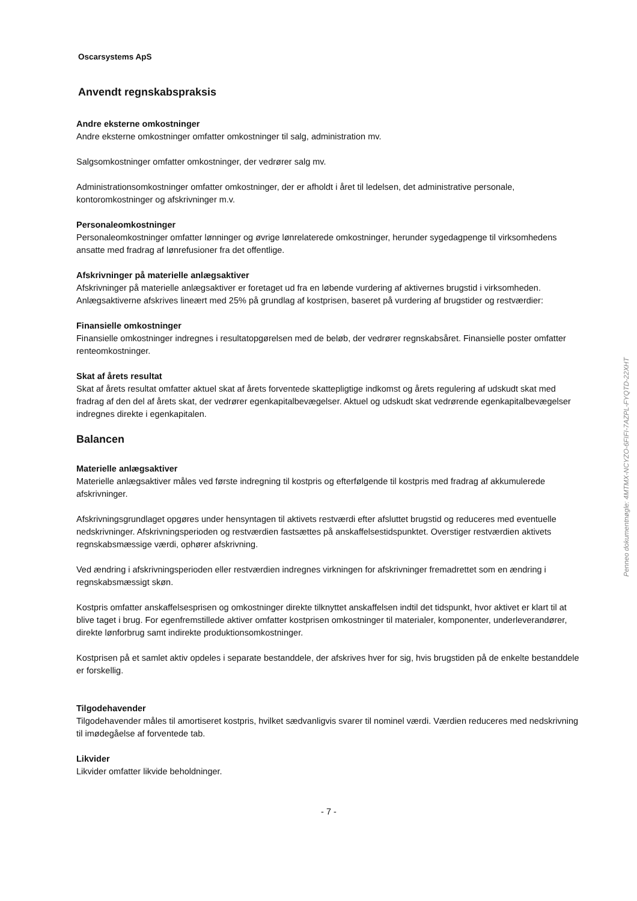Oscarsystems ApS
Anvendt regnskabspraksis
Andre eksterne omkostninger
Andre eksterne omkostninger omfatter omkostninger til salg, administration mv.
Salgsomkostninger omfatter omkostninger, der vedrører salg mv.
Administrationsomkostninger omfatter omkostninger, der er afholdt i året til ledelsen, det administrative personale, kontoromkostninger og afskrivninger m.v.
Personaleomkostninger
Personaleomkostninger omfatter lønninger og øvrige lønrelaterede omkostninger, herunder sygedagpenge til virksomhedens ansatte med fradrag af lønrefusioner fra det offentlige.
Afskrivninger på materielle anlægsaktiver
Afskrivninger på materielle anlægsaktiver er foretaget ud fra en løbende vurdering af aktivernes brugstid i virksomheden. Anlægsaktiverne afskrives lineært med 25% på grundlag af kostprisen, baseret på vurdering af brugstider og restværdier:
Finansielle omkostninger
Finansielle omkostninger indregnes i resultatopgørelsen med de beløb, der vedrører regnskabsåret. Finansielle poster omfatter renteomkostninger.
Skat af årets resultat
Skat af årets resultat omfatter aktuel skat af årets forventede skattepligtige indkomst og årets regulering af udskudt skat med fradrag af den del af årets skat, der vedrører egenkapitalbevægelser. Aktuel og udskudt skat vedrørende egenkapitalbevægelser indregnes direkte i egenkapitalen.
Balancen
Materielle anlægsaktiver
Materielle anlægsaktiver måles ved første indregning til kostpris og efterfølgende til kostpris med fradrag af akkumulerede afskrivninger.
Afskrivningsgrundlaget opgøres under hensyntagen til aktivets restværdi efter afsluttet brugstid og reduceres med eventuelle nedskrivninger. Afskrivningsperioden og restværdien fastsættes på anskaffelsestidspunktet. Overstiger restværdien aktivets regnskabsmæssige værdi, ophører afskrivning.
Ved ændring i afskrivningsperioden eller restværdien indregnes virkningen for afskrivninger fremadrettet som en ændring i regnskabsmæssigt skøn.
Kostpris omfatter anskaffelsesprisen og omkostninger direkte tilknyttet anskaffelsen indtil det tidspunkt, hvor aktivet er klart til at blive taget i brug. For egenfremstillede aktiver omfatter kostprisen omkostninger til materialer, komponenter, underleverandører, direkte lønforbrug samt indirekte produktionsomkostninger.
Kostprisen på et samlet aktiv opdeles i separate bestanddele, der afskrives hver for sig, hvis brugstiden på de enkelte bestanddele er forskellig.
Tilgodehavender
Tilgodehavender måles til amortiseret kostpris, hvilket sædvanligvis svarer til nominel værdi. Værdien reduceres med nedskrivning til imødegåelse af forventede tab.
Likvider
Likvider omfatter likvide beholdninger.
- 7 -
Penneo dokumentnøgle: 4MTMX-NCYZO-6FIFI-7AZPL-FYQTD-22XHT